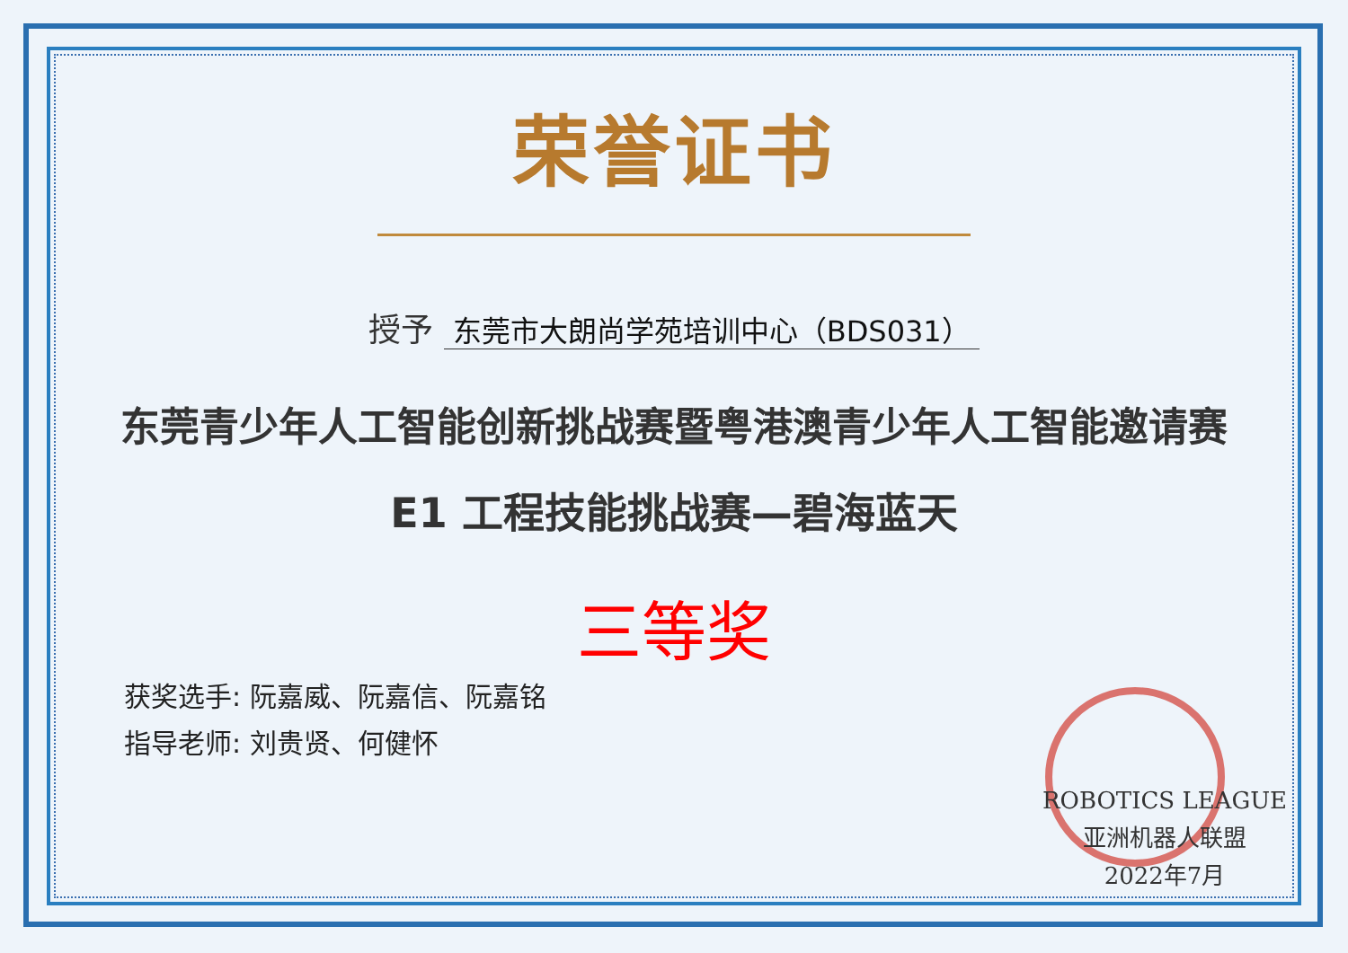荣誉证书
授予 东莞市大朗尚学苑培训中心（BDS031）
东莞青少年人工智能创新挑战赛暨粤港澳青少年人工智能邀请赛
E1 工程技能挑战赛—碧海蓝天
三等奖
获奖选手: 阮嘉威、阮嘉信、阮嘉铭
指导老师: 刘贵贤、何健怀
ROBOTICS LEAGUE
亚洲机器人联盟
2022年7月